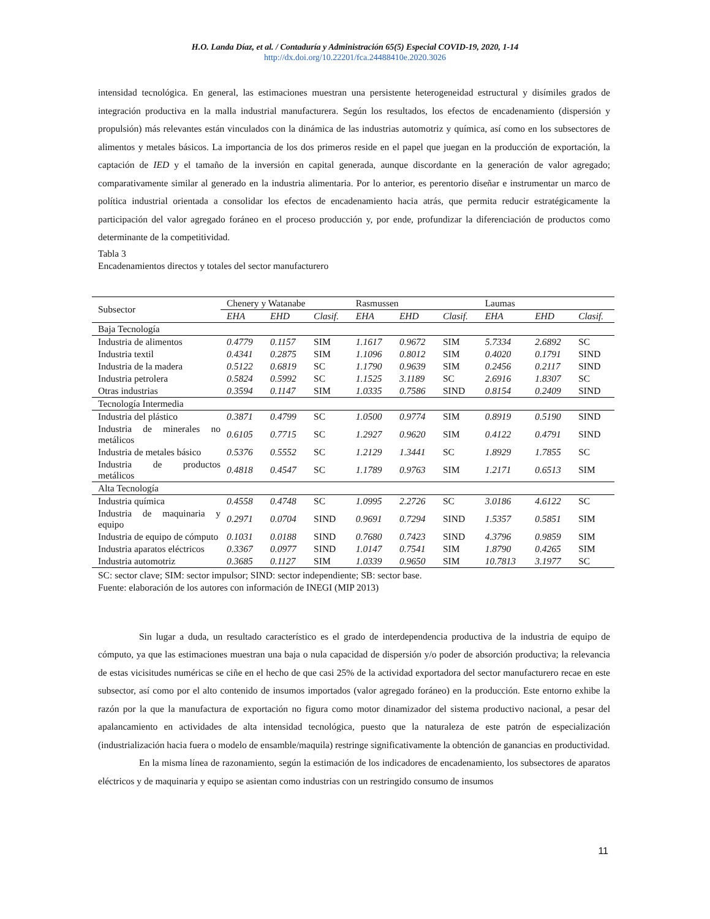H.O. Landa Díaz, et al. / Contaduría y Administración 65(5) Especial COVID-19, 2020, 1-14
http://dx.doi.org/10.22201/fca.24488410e.2020.3026
intensidad tecnológica. En general, las estimaciones muestran una persistente heterogeneidad estructural y disímiles grados de integración productiva en la malla industrial manufacturera. Según los resultados, los efectos de encadenamiento (dispersión y propulsión) más relevantes están vinculados con la dinámica de las industrias automotriz y química, así como en los subsectores de alimentos y metales básicos. La importancia de los dos primeros reside en el papel que juegan en la producción de exportación, la captación de IED y el tamaño de la inversión en capital generada, aunque discordante en la generación de valor agregado; comparativamente similar al generado en la industria alimentaria. Por lo anterior, es perentorio diseñar e instrumentar un marco de política industrial orientada a consolidar los efectos de encadenamiento hacia atrás, que permita reducir estratégicamente la participación del valor agregado foráneo en el proceso producción y, por ende, profundizar la diferenciación de productos como determinante de la competitividad.
Tabla 3
Encadenamientos directos y totales del sector manufacturero
| Subsector | Chenery y Watanabe | | | Rasmussen | | | Laumas | | |
| --- | --- | --- | --- | --- | --- | --- | --- | --- | --- |
| | EHA | EHD | Clasif. | EHA | EHD | Clasif. | EHA | EHD | Clasif. |
| Baja Tecnología | | | | | | | | | |
| Industria de alimentos | 0.4779 | 0.1157 | SIM | 1.1617 | 0.9672 | SIM | 5.7334 | 2.6892 | SC |
| Industria textil | 0.4341 | 0.2875 | SIM | 1.1096 | 0.8012 | SIM | 0.4020 | 0.1791 | SIND |
| Industria de la madera | 0.5122 | 0.6819 | SC | 1.1790 | 0.9639 | SIM | 0.2456 | 0.2117 | SIND |
| Industria petrolera | 0.5824 | 0.5992 | SC | 1.1525 | 3.1189 | SC | 2.6916 | 1.8307 | SC |
| Otras industrias | 0.3594 | 0.1147 | SIM | 1.0335 | 0.7586 | SIND | 0.8154 | 0.2409 | SIND |
| Tecnología Intermedia | | | | | | | | | |
| Industria del plástico | 0.3871 | 0.4799 | SC | 1.0500 | 0.9774 | SIM | 0.8919 | 0.5190 | SIND |
| Industria de minerales no metálicos | 0.6105 | 0.7715 | SC | 1.2927 | 0.9620 | SIM | 0.4122 | 0.4791 | SIND |
| Industria de metales básico | 0.5376 | 0.5552 | SC | 1.2129 | 1.3441 | SC | 1.8929 | 1.7855 | SC |
| Industria de productos metálicos | 0.4818 | 0.4547 | SC | 1.1789 | 0.9763 | SIM | 1.2171 | 0.6513 | SIM |
| Alta Tecnología | | | | | | | | | |
| Industria química | 0.4558 | 0.4748 | SC | 1.0995 | 2.2726 | SC | 3.0186 | 4.6122 | SC |
| Industria de maquinaria y equipo | 0.2971 | 0.0704 | SIND | 0.9691 | 0.7294 | SIND | 1.5357 | 0.5851 | SIM |
| Industria de equipo de cómputo | 0.1031 | 0.0188 | SIND | 0.7680 | 0.7423 | SIND | 4.3796 | 0.9859 | SIM |
| Industria aparatos eléctricos | 0.3367 | 0.0977 | SIND | 1.0147 | 0.7541 | SIM | 1.8790 | 0.4265 | SIM |
| Industria automotriz | 0.3685 | 0.1127 | SIM | 1.0339 | 0.9650 | SIM | 10.7813 | 3.1977 | SC |
SC: sector clave; SIM: sector impulsor; SIND: sector independiente; SB: sector base.
Fuente: elaboración de los autores con información de INEGI (MIP 2013)
Sin lugar a duda, un resultado característico es el grado de interdependencia productiva de la industria de equipo de cómputo, ya que las estimaciones muestran una baja o nula capacidad de dispersión y/o poder de absorción productiva; la relevancia de estas vicisitudes numéricas se ciñe en el hecho de que casi 25% de la actividad exportadora del sector manufacturero recae en este subsector, así como por el alto contenido de insumos importados (valor agregado foráneo) en la producción. Este entorno exhibe la razón por la que la manufactura de exportación no figura como motor dinamizador del sistema productivo nacional, a pesar del apalancamiento en actividades de alta intensidad tecnológica, puesto que la naturaleza de este patrón de especialización (industrialización hacia fuera o modelo de ensamble/maquila) restringe significativamente la obtención de ganancias en productividad.
En la misma línea de razonamiento, según la estimación de los indicadores de encadenamiento, los subsectores de aparatos eléctricos y de maquinaria y equipo se asientan como industrias con un restringido consumo de insumos
11